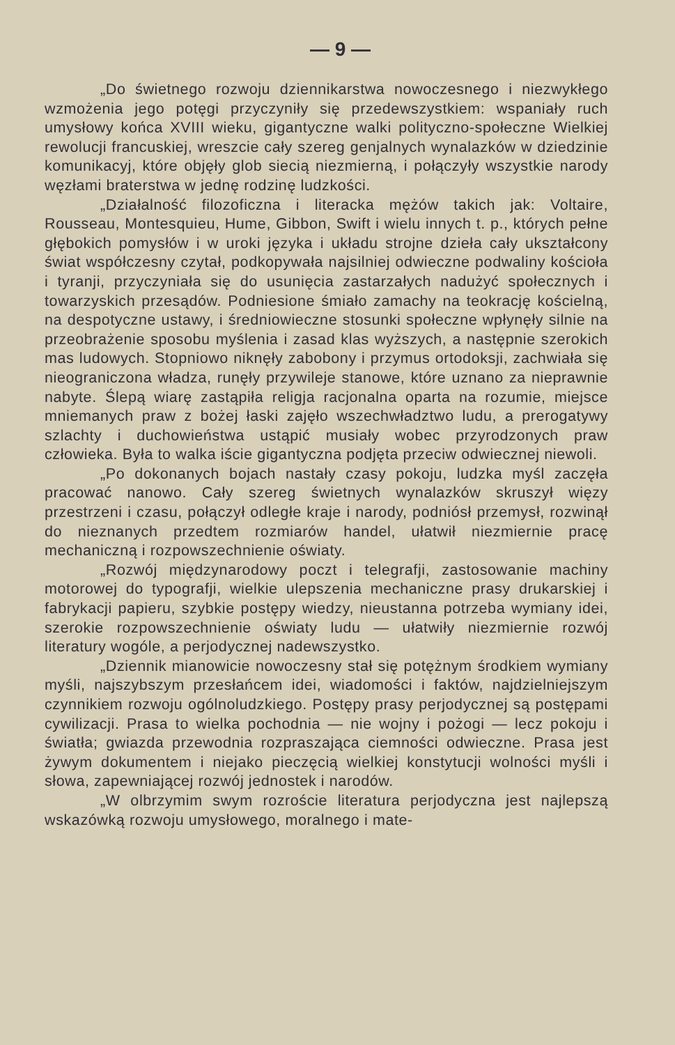— 9 —
„Do świetnego rozwoju dziennikarstwa nowoczesnego i niezwykłego wzmożenia jego potęgi przyczyniły się przedewszystkiem: wspaniały ruch umysłowy końca XVIII wieku, gigantyczne walki polityczno-społeczne Wielkiej rewolucji francuskiej, wreszcie cały szereg genjalnych wynalazków w dziedzinie komunikacyj, które objęły glob siecią niezmierną, i połączyły wszystkie narody węzłami braterstwa w jednę rodzinę ludzkości.
„Działalność filozoficzna i literacka mężów takich jak: Voltaire, Rousseau, Montesquieu, Hume, Gibbon, Swift i wielu innych t. p., których pełne głębokich pomysłów i w uroki języka i układu strojne dzieła cały ukształcony świat współczesny czytał, podkopywała najsilniej odwieczne podwaliny kościoła i tyranji, przyczyniała się do usunięcia zastarzałych nadużyć społecznych i towarzyskich przesądów. Podniesione śmiało zamachy na teokrację kościelną, na despotyczne ustawy, i średniowieczne stosunki społeczne wpłynęły silnie na przeobrażenie sposobu myślenia i zasad klas wyższych, a następnie szerokich mas ludowych. Stopniowo niknęły zabobony i przymus ortodoksji, zachwiała się nieograniczona władza, runęły przywileje stanowe, które uznano za nieprawnie nabyte. Ślepą wiarę zastąpiła religja racjonalna oparta na rozumie, miejsce mniemanych praw z bożej łaski zajęło wszechwładztwo ludu, a prerogatywy szlachty i duchowieństwa ustąpić musiały wobec przyrodzonych praw człowieka. Była to walka iście gigantyczna podjęta przeciw odwiecznej niewoli.
„Po dokonanych bojach nastały czasy pokoju, ludzka myśl zaczęła pracować nanowo. Cały szereg świetnych wynalazków skruszył więzy przestrzeni i czasu, połączył odległe kraje i narody, podniósł przemysł, rozwinął do nieznanych przedtem rozmiarów handel, ułatwił niezmiernie pracę mechaniczną i rozpowszechnienie oświaty.
„Rozwój międzynarodowy poczt i telegrafji, zastosowanie machiny motorowej do typografji, wielkie ulepszenia mechaniczne prasy drukarskiej i fabrykacji papieru, szybkie postępy wiedzy, nieustanna potrzeba wymiany idei, szerokie rozpowszechnienie oświaty ludu — ułatwiły niezmiernie rozwój literatury wogóle, a perjodycznej nadewszystko.
„Dziennik mianowicie nowoczesny stał się potężnym środkiem wymiany myśli, najszybszym przesłańcem idei, wiadomości i faktów, najdzielniejszym czynnikiem rozwoju ogólnoludzkiego. Postępy prasy perjodycznej są postępami cywilizacji. Prasa to wielka pochodnia — nie wojny i pożogi — lecz pokoju i światła; gwiazda przewodnia rozpraszająca ciemności odwieczne. Prasa jest żywym dokumentem i niejako pieczęcią wielkiej konstytucji wolności myśli i słowa, zapewniającej rozwój jednostek i narodów.
„W olbrzymim swym rozroście literatura perjodyczna jest najlepszą wskazówką rozwoju umysłowego, moralnego i mate-